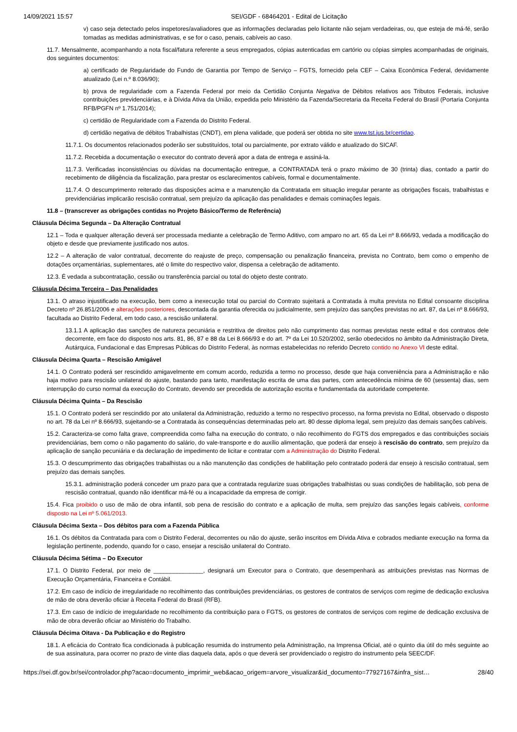14/09/2021 15:57 SEI/GDF - 68464201 - Edital de Licitação
v) caso seja detectado pelos inspetores/avaliadores que as informações declaradas pelo licitante não sejam verdadeiras, ou, que esteja de má-fé, serão tomadas as medidas administrativas, e se for o caso, penais, cabíveis ao caso.
11.7. Mensalmente, acompanhando a nota fiscal/fatura referente a seus empregados, cópias autenticadas em cartório ou cópias simples acompanhadas de originais, dos seguintes documentos:
a) certificado de Regularidade do Fundo de Garantia por Tempo de Serviço – FGTS, fornecido pela CEF – Caixa Econômica Federal, devidamente atualizado (Lei n.º 8.036/90);
b) prova de regularidade com a Fazenda Federal por meio da Certidão Conjunta Negativa de Débitos relativos aos Tributos Federais, inclusive contribuições previdenciárias, e à Dívida Ativa da União, expedida pelo Ministério da Fazenda/Secretaria da Receita Federal do Brasil (Portaria Conjunta RFB/PGFN nº 1.751/2014);
c) certidão de Regularidade com a Fazenda do Distrito Federal.
d) certidão negativa de débitos Trabalhistas (CNDT), em plena validade, que poderá ser obtida no site www.tst.jus.br/certidao.
11.7.1. Os documentos relacionados poderão ser substituídos, total ou parcialmente, por extrato válido e atualizado do SICAF.
11.7.2. Recebida a documentação o executor do contrato deverá apor a data de entrega e assiná-la.
11.7.3. Verificadas inconsistências ou dúvidas na documentação entregue, a CONTRATADA terá o prazo máximo de 30 (trinta) dias, contado a partir do recebimento de diligência da fiscalização, para prestar os esclarecimentos cabíveis, formal e documentalmente.
11.7.4. O descumprimento reiterado das disposições acima e a manutenção da Contratada em situação irregular perante as obrigações fiscais, trabalhistas e previdenciárias implicarão rescisão contratual, sem prejuízo da aplicação das penalidades e demais cominações legais.
11.8 – (transcrever as obrigações contidas no Projeto Básico/Termo de Referência)
Cláusula Décima Segunda – Da Alteração Contratual
12.1 – Toda e qualquer alteração deverá ser processada mediante a celebração de Termo Aditivo, com amparo no art. 65 da Lei nº 8.666/93, vedada a modificação do objeto e desde que previamente justificado nos autos.
12.2 – A alteração de valor contratual, decorrente do reajuste de preço, compensação ou penalização financeira, prevista no Contrato, bem como o empenho de dotações orçamentárias, suplementares, até o limite do respectivo valor, dispensa a celebração de aditamento.
12.3. É vedada a subcontratação, cessão ou transferência parcial ou total do objeto deste contrato.
Cláusula Décima Terceira – Das Penalidades
13.1. O atraso injustificado na execução, bem como a inexecução total ou parcial do Contrato sujeitará a Contratada à multa prevista no Edital consoante disciplina Decreto nº 26.851/2006 e alterações posteriores, descontada da garantia oferecida ou judicialmente, sem prejuízo das sanções previstas no art. 87, da Lei nº 8.666/93, facultada ao Distrito Federal, em todo caso, a rescisão unilateral.
13.1.1 A aplicação das sanções de natureza pecuniária e restritiva de direitos pelo não cumprimento das normas previstas neste edital e dos contratos dele decorrente, em face do disposto nos arts. 81, 86, 87 e 88 da Lei 8.666/93 e do art. 7º da Lei 10.520/2002, serão obedecidos no âmbito da Administração Direta, Autárquica, Fundacional e das Empresas Públicas do Distrito Federal, às normas estabelecidas no referido Decreto contido no Anexo VI deste edital.
Cláusula Décima Quarta – Rescisão Amigável
14.1. O Contrato poderá ser rescindido amigavelmente em comum acordo, reduzida a termo no processo, desde que haja conveniência para a Administração e não haja motivo para rescisão unilateral do ajuste, bastando para tanto, manifestação escrita de uma das partes, com antecedência mínima de 60 (sessenta) dias, sem interrupção do curso normal da execução do Contrato, devendo ser precedida de autorização escrita e fundamentada da autoridade competente.
Cláusula Décima Quinta – Da Rescisão
15.1. O Contrato poderá ser rescindido por ato unilateral da Administração, reduzido a termo no respectivo processo, na forma prevista no Edital, observado o disposto no art. 78 da Lei nº 8.666/93, sujeitando-se a Contratada às consequências determinadas pelo art. 80 desse diploma legal, sem prejuízo das demais sanções cabíveis.
15.2. Caracteriza-se como falta grave, compreendida como falha na execução do contrato, o não recolhimento do FGTS dos empregados e das contribuições sociais previdenciárias, bem como o não pagamento do salário, do vale-transporte e do auxílio alimentação, que poderá dar ensejo à rescisão do contrato, sem prejuízo da aplicação de sanção pecuniária e da declaração de impedimento de licitar e contratar com a Administração do Distrito Federal.
15.3. O descumprimento das obrigações trabalhistas ou a não manutenção das condições de habilitação pelo contratado poderá dar ensejo à rescisão contratual, sem prejuízo das demais sanções.
15.3.1. administração poderá conceder um prazo para que a contratada regularize suas obrigações trabalhistas ou suas condições de habilitação, sob pena de rescisão contratual, quando não identificar má-fé ou a incapacidade da empresa de corrigir.
15.4. Fica proibido o uso de mão de obra infantil, sob pena de rescisão do contrato e a aplicação de multa, sem prejuízo das sanções legais cabíveis, conforme disposto na Lei nº 5.061/2013.
Cláusula Décima Sexta – Dos débitos para com a Fazenda Pública
16.1. Os débitos da Contratada para com o Distrito Federal, decorrentes ou não do ajuste, serão inscritos em Dívida Ativa e cobrados mediante execução na forma da legislação pertinente, podendo, quando for o caso, ensejar a rescisão unilateral do Contrato.
Cláusula Décima Sétima – Do Executor
17.1. O Distrito Federal, por meio de _______________, designará um Executor para o Contrato, que desempenhará as atribuições previstas nas Normas de Execução Orçamentária, Financeira e Contábil.
17.2. Em caso de indício de irregularidade no recolhimento das contribuições previdenciárias, os gestores de contratos de serviços com regime de dedicação exclusiva de mão de obra deverão oficiar à Receita Federal do Brasil (RFB).
17.3. Em caso de indício de irregularidade no recolhimento da contribuição para o FGTS, os gestores de contratos de serviços com regime de dedicação exclusiva de mão de obra deverão oficiar ao Ministério do Trabalho.
Cláusula Décima Oitava - Da Publicação e do Registro
18.1. A eficácia do Contrato fica condicionada à publicação resumida do instrumento pela Administração, na Imprensa Oficial, até o quinto dia útil do mês seguinte ao de sua assinatura, para ocorrer no prazo de vinte dias daquela data, após o que deverá ser providenciado o registro do instrumento pela SEEC/DF.
https://sei.df.gov.br/sei/controlador.php?acao=documento_imprimir_web&acao_origem=arvore_visualizar&id_documento=77927167&infra_sist… 28/40